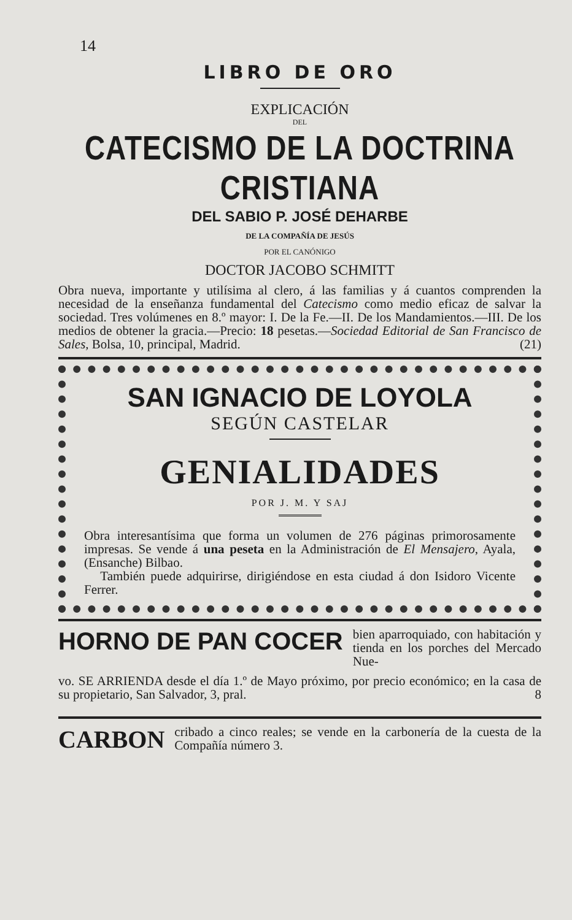14
LIBRO DE ORO
EXPLICACIÓN
DEL
CATECISMO DE LA DOCTRINA CRISTIANA
DEL SABIO P. JOSÉ DEHARBE
DE LA COMPAÑÍA DE JESÚS
POR EL CANÓNIGO
DOCTOR JACOBO SCHMITT
Obra nueva, importante y utilísima al clero, á las familias y á cuantos comprenden la necesidad de la enseñanza fundamental del Catecismo como medio eficaz de salvar la sociedad. Tres volúmenes en 8.º mayor: I. De la Fe.—II. De los Mandamientos.—III. De los medios de obtener la gracia.—Precio: 18 pesetas.—Sociedad Editorial de San Francisco de Sales, Bolsa, 10, principal, Madrid. (21)
SAN IGNACIO DE LOYOLA
SEGÚN CASTELAR
GENIALIDADES
POR J. M. Y SAJ
Obra interesantísima que forma un volumen de 276 páginas primorosamente impresas. Se vende á una peseta en la Administración de El Mensajero, Ayala, (Ensanche) Bilbao.
También puede adquirirse, dirigiéndose en esta ciudad á don Isidoro Vicente Ferrer.
HORNO DE PAN COCER
bien aparroquiado, con habitación y tienda en los porches del Mercado Nue-
vo. SE ARRIENDA desde el día 1.º de Mayo próximo, por precio económico; en la casa de su propietario, San Salvador, 3, pral. 8
CARBON
cribado a cinco reales; se vende en la carbonería de la cuesta de la Compañía número 3.